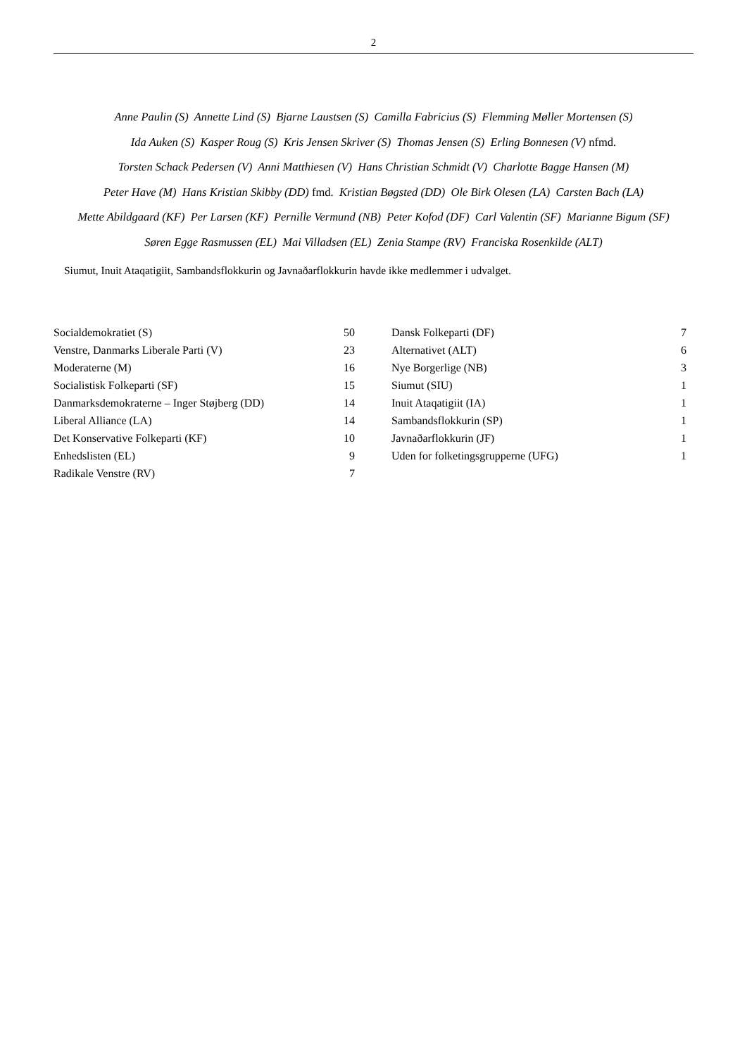2
Anne Paulin (S) Annette Lind (S) Bjarne Laustsen (S) Camilla Fabricius (S) Flemming Møller Mortensen (S)
Ida Auken (S) Kasper Roug (S) Kris Jensen Skriver (S) Thomas Jensen (S) Erling Bonnesen (V) nfmd.
Torsten Schack Pedersen (V) Anni Matthiesen (V) Hans Christian Schmidt (V) Charlotte Bagge Hansen (M)
Peter Have (M) Hans Kristian Skibby (DD) fmd. Kristian Bøgsted (DD) Ole Birk Olesen (LA) Carsten Bach (LA)
Mette Abildgaard (KF) Per Larsen (KF) Pernille Vermund (NB) Peter Kofod (DF) Carl Valentin (SF) Marianne Bigum (SF)
Søren Egge Rasmussen (EL) Mai Villadsen (EL) Zenia Stampe (RV) Franciska Rosenkilde (ALT)
Siumut, Inuit Ataqatigiit, Sambandsflokkurin og Javnaðarflokkurin havde ikke medlemmer i udvalget.
| Socialdemokratiet (S) | 50 |
| Venstre, Danmarks Liberale Parti (V) | 23 |
| Moderaterne (M) | 16 |
| Socialistisk Folkeparti (SF) | 15 |
| Danmarksdemokraterne – Inger Støjberg (DD) | 14 |
| Liberal Alliance (LA) | 14 |
| Det Konservative Folkeparti (KF) | 10 |
| Enhedslisten (EL) | 9 |
| Radikale Venstre (RV) | 7 |
| Dansk Folkeparti (DF) | 7 |
| Alternativet (ALT) | 6 |
| Nye Borgerlige (NB) | 3 |
| Siumut (SIU) | 1 |
| Inuit Ataqatigiit (IA) | 1 |
| Sambandsflokkurin (SP) | 1 |
| Javnaðarflokkurin (JF) | 1 |
| Uden for folketingsgrupperne (UFG) | 1 |